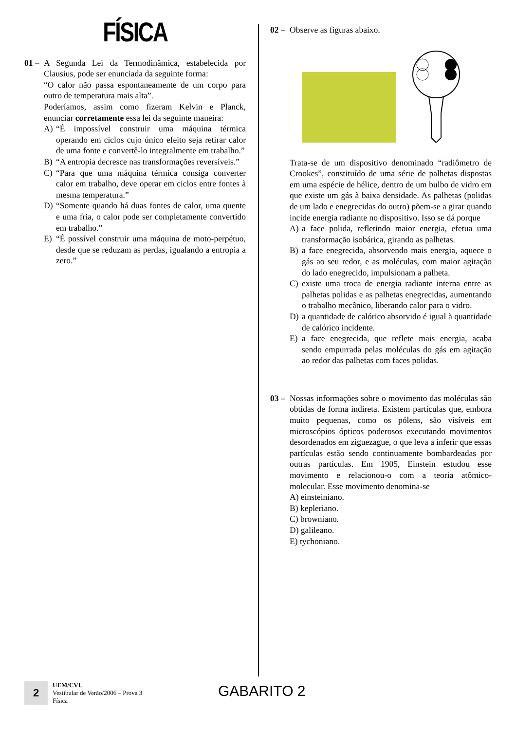FÍSICA
01 –
A Segunda Lei da Termodinâmica, estabelecida por Clausius, pode ser enunciada da seguinte forma:
“O calor não passa espontaneamente de um corpo para outro de temperatura mais alta”.
Poderíamos, assim como fizeram Kelvin e Planck, enunciar corretamente essa lei da seguinte maneira:
A) “É impossível construir uma máquina térmica operando em ciclos cujo único efeito seja retirar calor de uma fonte e convertê-lo integralmente em trabalho.”
B) “A entropia decresce nas transformações reversíveis.”
C) “Para que uma máquina térmica consiga converter calor em trabalho, deve operar em ciclos entre fontes à mesma temperatura.”
D) “Somente quando há duas fontes de calor, uma quente e uma fria, o calor pode ser completamente convertido em trabalho.”
E) “É possível construir uma máquina de moto-perpétuo, desde que se reduzam as perdas, igualando a entropia a zero.”
02 –
Observe as figuras abaixo.
Trata-se de um dispositivo denominado “radiômetro de Crookes”, constituído de uma série de palhetas dispostas em uma espécie de hélice, dentro de um bulbo de vidro em que existe um gás à baixa densidade. As palhetas (polidas de um lado e enegrecidas do outro) põem-se a girar quando incide energia radiante no dispositivo. Isso se dá porque
A) a face polida, refletindo maior energia, efetua uma transformação isobárica, girando as palhetas.
B) a face enegrecida, absorvendo mais energia, aquece o gás ao seu redor, e as moléculas, com maior agitação do lado enegrecido, impulsionam a palheta.
C) existe uma troca de energia radiante interna entre as palhetas polidas e as palhetas enegrecidas, aumentando o trabalho mecânico, liberando calor para o vidro.
D) a quantidade de calórico absorvido é igual à quantidade de calórico incidente.
E) a face enegrecida, que reflete mais energia, acaba sendo empurrada pelas moléculas do gás em agitação ao redor das palhetas com faces polidas.
03 –
Nossas informações sobre o movimento das moléculas são obtidas de forma indireta. Existem partículas que, embora muito pequenas, como os pólens, são visíveis em microscópios ópticos poderosos executando movimentos desordenados em ziguezague, o que leva a inferir que essas partículas estão sendo continuamente bombardeadas por outras partículas. Em 1905, Einstein estudou esse movimento e relacionou-o com a teoria atômico-molecular. Esse movimento denomina-se
A) einsteiniano.
B) kepleriano.
C) browniano.
D) galileano.
E) tychoniano.
2
UEM/CVU
Vestibular de Verão/2006 – Prova 3
Física
GABARITO 2